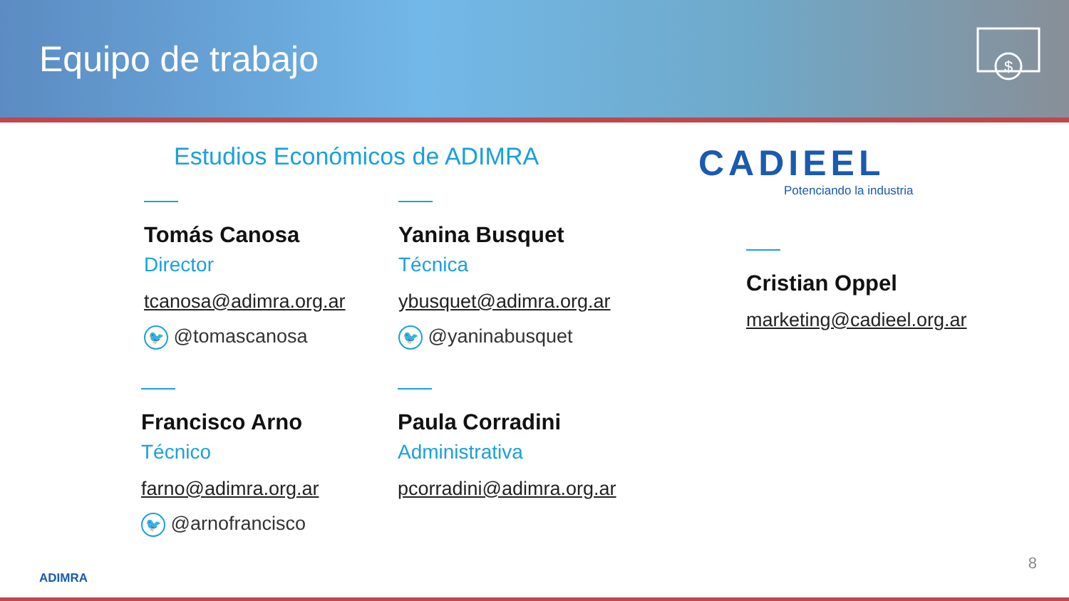Equipo de trabajo
$
Estudios Económicos de ADIMRA
Tomás Canosa
Director
tcanosa@adimra.org.ar
🐦 @tomascanosa
Yanina Busquet
Técnica
ybusquet@adimra.org.ar
🐦 @yaninabusquet
Francisco Arno
Técnico
farno@adimra.org.ar
🐦 @arnofrancisco
Paula Corradini
Administrativa
pcorradini@adimra.org.ar
CADIEEL
Potenciando la industria
Cristian Oppel
marketing@cadieel.org.ar
ADIMRA
8